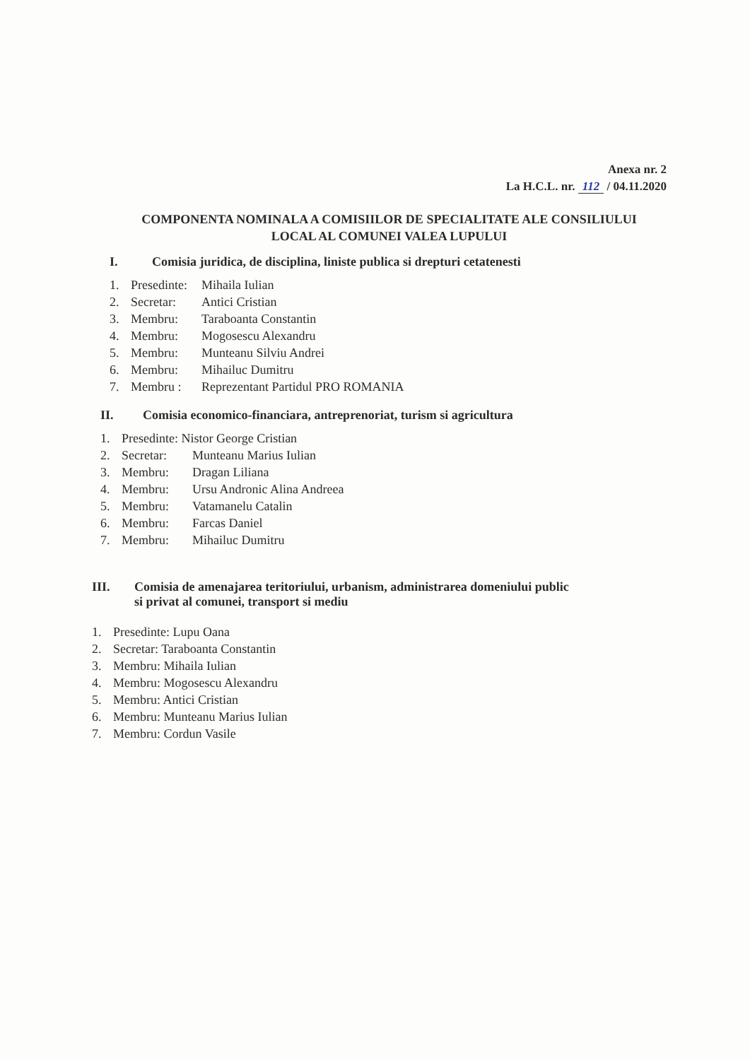Anexa nr. 2
La H.C.L. nr. 112 / 04.11.2020
COMPONENTA NOMINALA A COMISIILOR DE SPECIALITATE ALE CONSILIULUI LOCAL AL COMUNEI VALEA LUPULUI
I. Comisia juridica, de disciplina, liniste publica si drepturi cetatenesti
1. Presedinte: Mihaila Iulian
2. Secretar: Antici Cristian
3. Membru: Taraboanta Constantin
4. Membru: Mogosescu Alexandru
5. Membru: Munteanu Silviu Andrei
6. Membru: Mihailuc Dumitru
7. Membru : Reprezentant Partidul PRO ROMANIA
II. Comisia economico-financiara, antreprenoriat, turism si agricultura
1. Presedinte: Nistor George Cristian
2. Secretar: Munteanu Marius Iulian
3. Membru: Dragan Liliana
4. Membru: Ursu Andronic Alina Andreea
5. Membru: Vatamanelu Catalin
6. Membru: Farcas Daniel
7. Membru: Mihailuc Dumitru
III. Comisia de amenajarea teritoriului, urbanism, administrarea domeniului public
si privat al comunei, transport si mediu
1. Presedinte: Lupu Oana
2. Secretar: Taraboanta Constantin
3. Membru: Mihaila Iulian
4. Membru: Mogosescu Alexandru
5. Membru: Antici Cristian
6. Membru: Munteanu Marius Iulian
7. Membru: Cordun Vasile